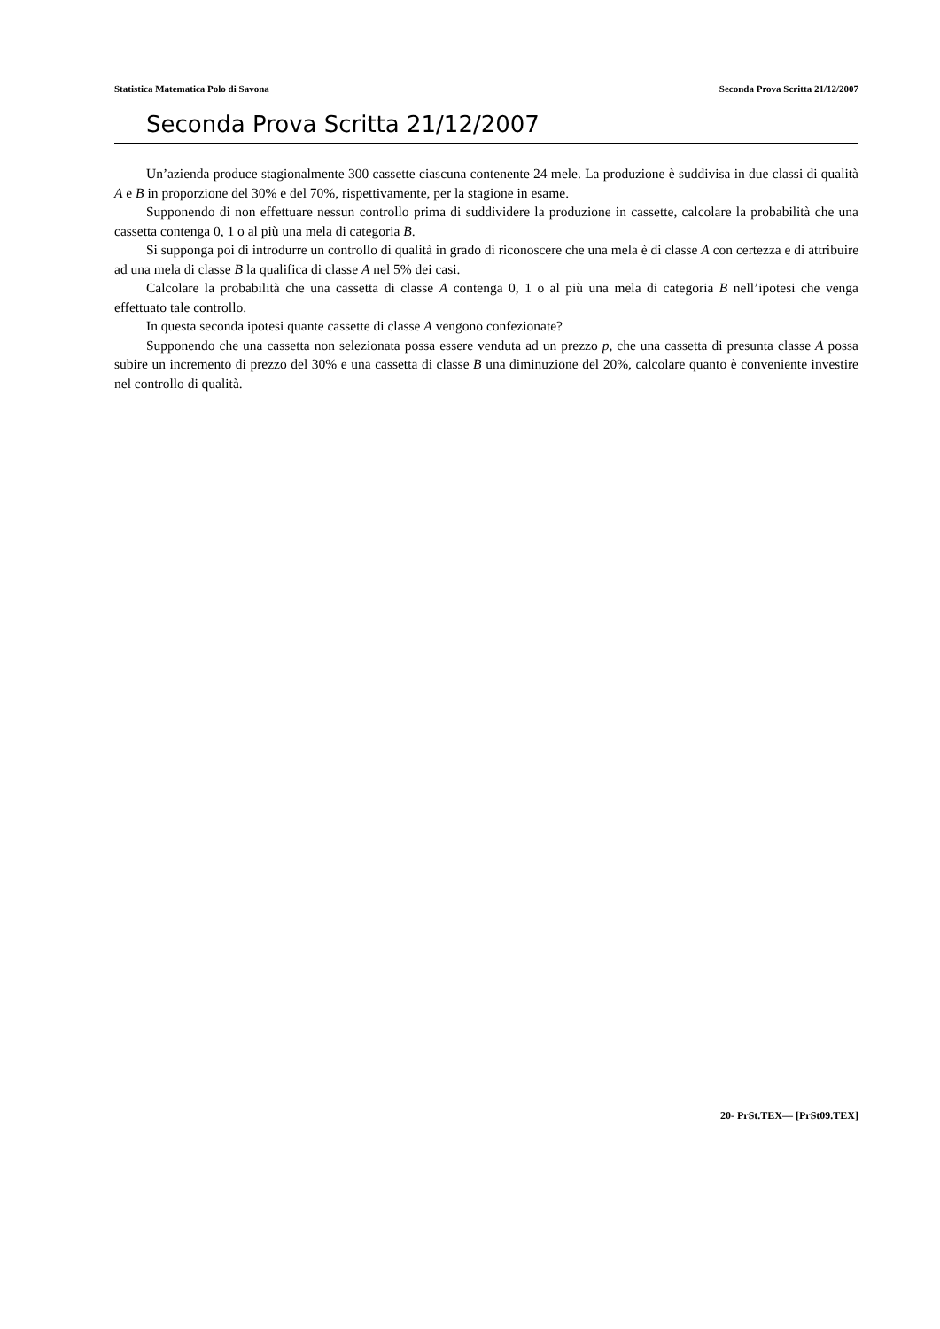Statistica Matematica Polo di Savona Seconda Prova Scritta 21/12/2007
Seconda Prova Scritta 21/12/2007
Un’azienda produce stagionalmente 300 cassette ciascuna contenente 24 mele. La produzione è suddivisa in due classi di qualità A e B in proporzione del 30% e del 70%, rispettivamente, per la stagione in esame.
Supponendo di non effettuare nessun controllo prima di suddividere la produzione in cassette, calcolare la probabilità che una cassetta contenga 0, 1 o al più una mela di categoria B.
Si supponga poi di introdurre un controllo di qualità in grado di riconoscere che una mela è di classe A con certezza e di attribuire ad una mela di classe B la qualifica di classe A nel 5% dei casi.
Calcolare la probabilità che una cassetta di classe A contenga 0, 1 o al più una mela di categoria B nell’ipotesi che venga effettuato tale controllo.
In questa seconda ipotesi quante cassette di classe A vengono confezionate?
Supponendo che una cassetta non selezionata possa essere venduta ad un prezzo p, che una cassetta di presunta classe A possa subire un incremento di prezzo del 30% e una cassetta di classe B una diminuzione del 20%, calcolare quanto è conveniente investire nel controllo di qualità.
20- PrSt.TEX— [PrSt09.TEX]